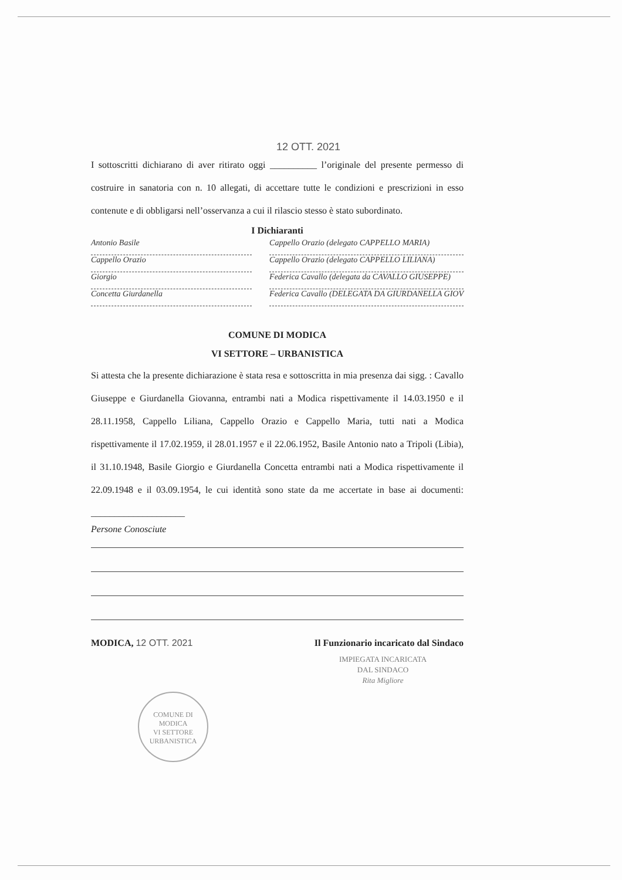12 OTT. 2021
I sottoscritti dichiarano di aver ritirato oggi __________ l’originale del presente permesso di costruire in sanatoria con n. 10 allegati, di accettare tutte le condizioni e prescrizioni in esso contenute e di obbligarsi nell’osservanza a cui il rilascio stesso è stato subordinato.
I Dichiaranti
Antonio Basile
Cappello Orazio
Giorgio
Concetta Giurdanella
Cappello Orazio (delegato CAPPELLO MARIA)
Cappello Orazio (delegato CAPPELLO LILIANA)
Federica Cavallo (delegata da CAVALLO GIUSEPPE)
Federica Cavallo (DELEGATA DA GIURDANELLA GIOV
COMUNE DI MODICA
VI SETTORE – URBANISTICA
Si attesta che la presente dichiarazione è stata resa e sottoscritta in mia presenza dai sigg. : Cavallo Giuseppe e Giurdanella Giovanna, entrambi nati a Modica rispettivamente il 14.03.1950 e il 28.11.1958, Cappello Liliana, Cappello Orazio e Cappello Maria, tutti nati a Modica rispettivamente il 17.02.1959, il 28.01.1957 e il 22.06.1952, Basile Antonio nato a Tripoli (Libia), il 31.10.1948, Basile Giorgio e Giurdanella Concetta entrambi nati a Modica rispettivamente il 22.09.1948 e il 03.09.1954, le cui identità sono state da me accertate in base ai documenti: ____________________
Persone Conosciute
MODICA, 12 OTT. 2021 Il Funzionario incaricato dal Sindaco
IMPIEGATA INCARICATA
DAL SINDACO
Rita Migliore
COMUNE DI MODICA
VI SETTORE
URBANISTICA